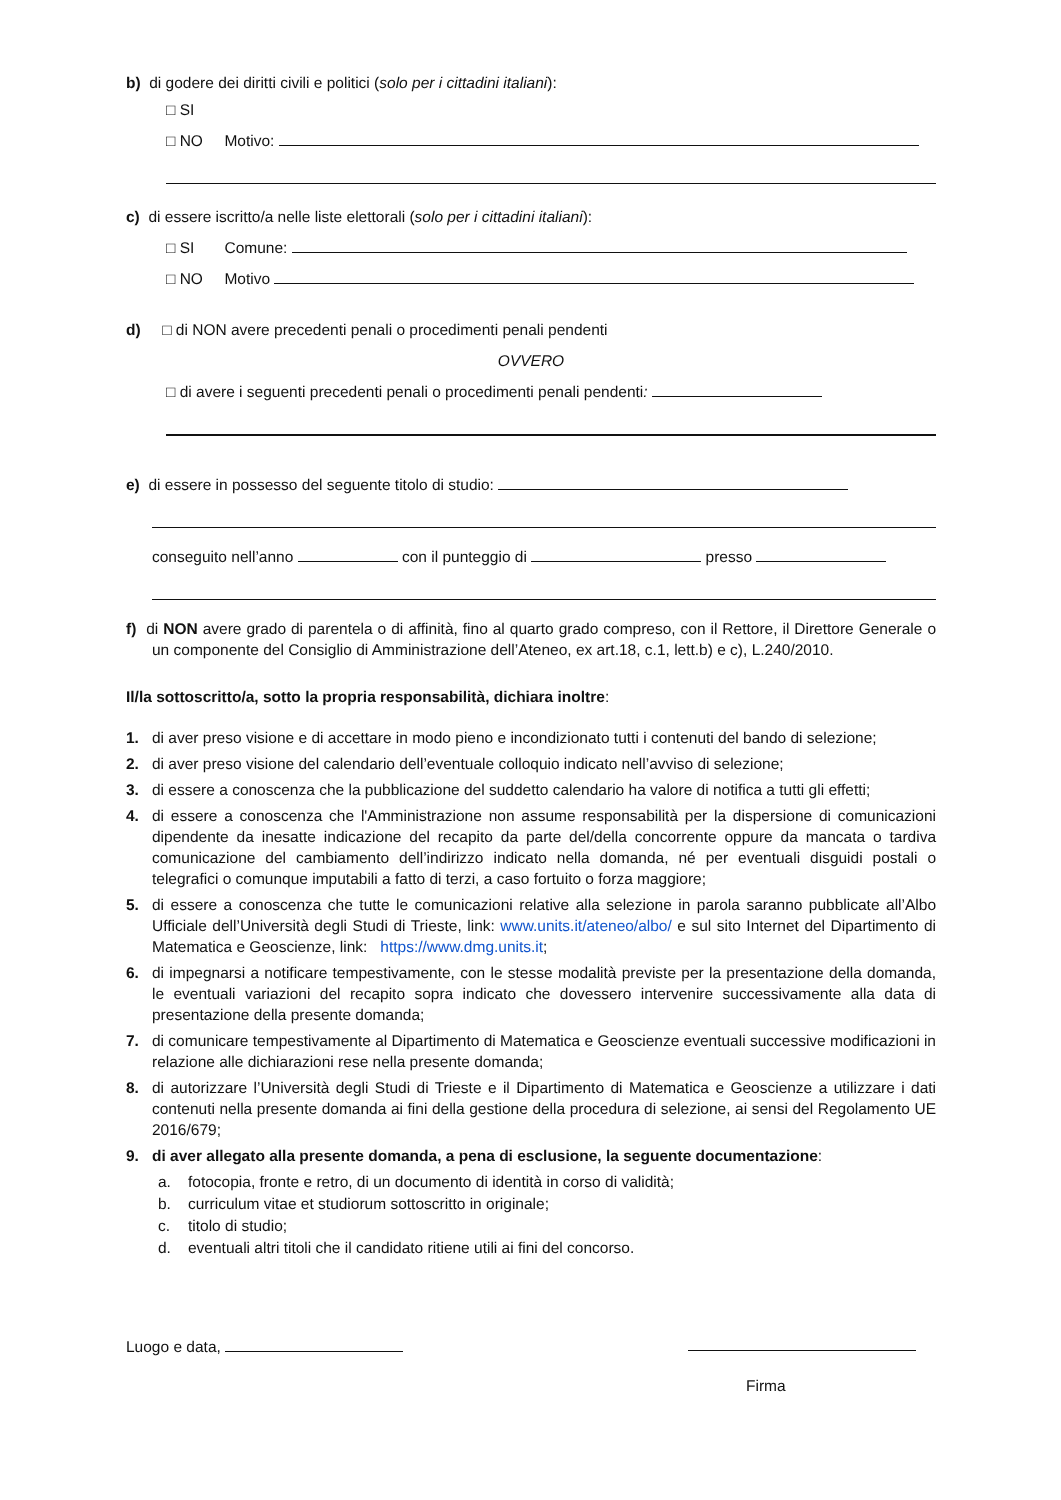b) di godere dei diritti civili e politici (solo per i cittadini italiani):
□ SI
□ NO Motivo:
c) di essere iscritto/a nelle liste elettorali (solo per i cittadini italiani):
□ SI Comune:
□ NO Motivo
d) □ di NON avere precedenti penali o procedimenti penali pendenti
OVVERO
□ di avere i seguenti precedenti penali o procedimenti penali pendenti:
e) di essere in possesso del seguente titolo di studio:
conseguito nell’anno con il punteggio di presso
f) di NON avere grado di parentela o di affinità, fino al quarto grado compreso, con il Rettore, il Direttore Generale o un componente del Consiglio di Amministrazione dell’Ateneo, ex art.18, c.1, lett.b) e c), L.240/2010.
Il/la sottoscritto/a, sotto la propria responsabilità, dichiara inoltre:
1. di aver preso visione e di accettare in modo pieno e incondizionato tutti i contenuti del bando di selezione;
2. di aver preso visione del calendario dell’eventuale colloquio indicato nell’avviso di selezione;
3. di essere a conoscenza che la pubblicazione del suddetto calendario ha valore di notifica a tutti gli effetti;
4. di essere a conoscenza che l'Amministrazione non assume responsabilità per la dispersione di comunicazioni dipendente da inesatte indicazione del recapito da parte del/della concorrente oppure da mancata o tardiva comunicazione del cambiamento dell’indirizzo indicato nella domanda, né per eventuali disguidi postali o telegrafici o comunque imputabili a fatto di terzi, a caso fortuito o forza maggiore;
5. di essere a conoscenza che tutte le comunicazioni relative alla selezione in parola saranno pubblicate all’Albo Ufficiale dell’Università degli Studi di Trieste, link: www.units.it/ateneo/albo/ e sul sito Internet del Dipartimento di Matematica e Geoscienze, link: https://www.dmg.units.it;
6. di impegnarsi a notificare tempestivamente, con le stesse modalità previste per la presentazione della domanda, le eventuali variazioni del recapito sopra indicato che dovessero intervenire successivamente alla data di presentazione della presente domanda;
7. di comunicare tempestivamente al Dipartimento di Matematica e Geoscienze eventuali successive modificazioni in relazione alle dichiarazioni rese nella presente domanda;
8. di autorizzare l’Università degli Studi di Trieste e il Dipartimento di Matematica e Geoscienze a utilizzare i dati contenuti nella presente domanda ai fini della gestione della procedura di selezione, ai sensi del Regolamento UE 2016/679;
9. di aver allegato alla presente domanda, a pena di esclusione, la seguente documentazione:
a. fotocopia, fronte e retro, di un documento di identità in corso di validità;
b. curriculum vitae et studiorum sottoscritto in originale;
c. titolo di studio;
d. eventuali altri titoli che il candidato ritiene utili ai fini del concorso.
Luogo e data,
Firma